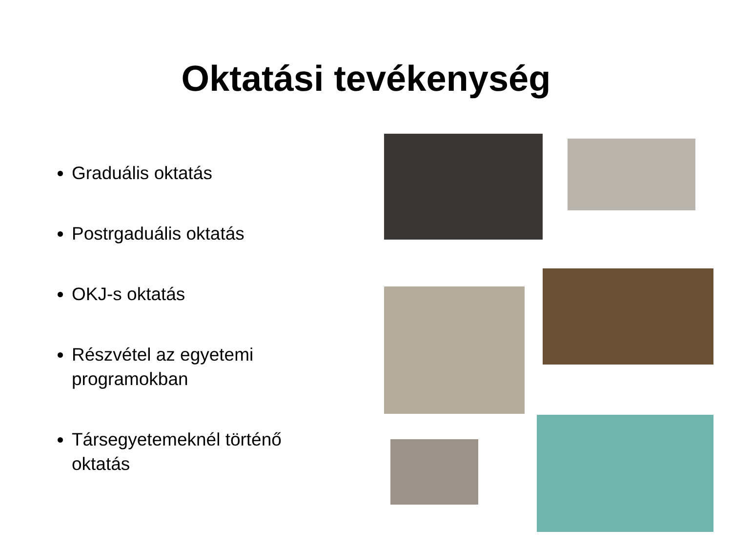Oktatási tevékenység
Graduális oktatás
Postrgaduális oktatás
OKJ-s oktatás
Részvétel az egyetemi programokban
Társegyetemeknél történő oktatás